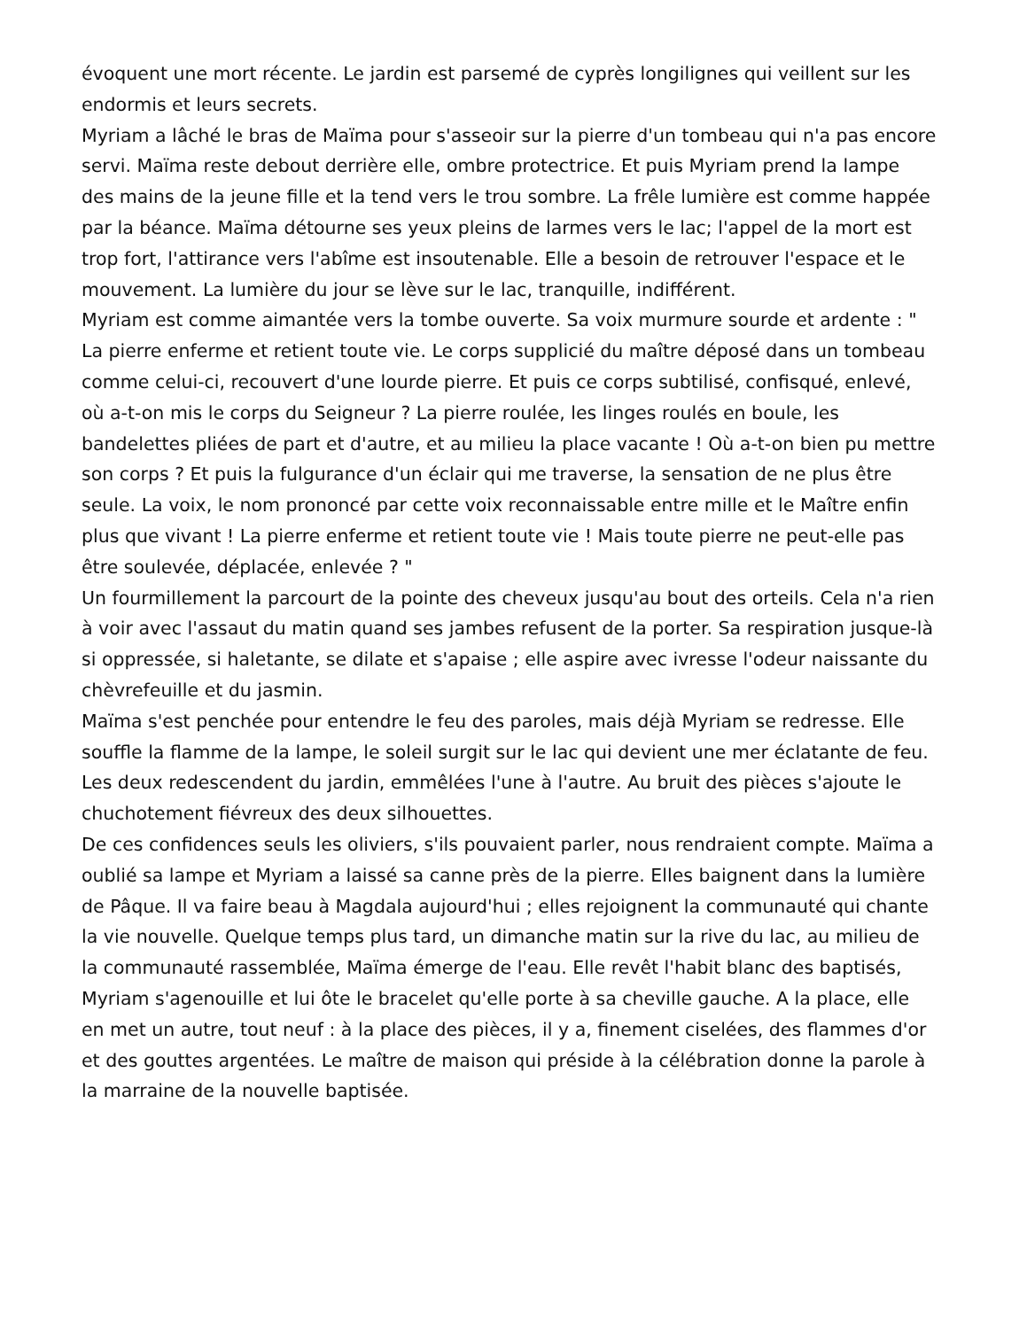évoquent une mort récente. Le jardin est parsemé de cyprès longilignes qui veillent sur les endormis et leurs secrets.
Myriam a lâché le bras de Maïma pour s'asseoir sur la pierre d'un tombeau qui n'a pas encore servi. Maïma reste debout derrière elle, ombre protectrice. Et puis Myriam prend la lampe des mains de la jeune fille et la tend vers le trou sombre. La frêle lumière est comme happée par la béance. Maïma détourne ses yeux pleins de larmes vers le lac; l'appel de la mort est trop fort, l'attirance vers l'abîme est insoutenable. Elle a besoin de retrouver l'espace et le mouvement. La lumière du jour se lève sur le lac, tranquille, indifférent.
Myriam est comme aimantée vers la tombe ouverte. Sa voix murmure sourde et ardente : " La pierre enferme et retient toute vie. Le corps supplicié du maître déposé dans un tombeau comme celui-ci, recouvert d'une lourde pierre. Et puis ce corps subtilisé, confisqué, enlevé, où a-t-on mis le corps du Seigneur ? La pierre roulée, les linges roulés en boule, les bandelettes pliées de part et d'autre, et au milieu la place vacante ! Où a-t-on bien pu mettre son corps ? Et puis la fulgurance d'un éclair qui me traverse, la sensation de ne plus être seule. La voix, le nom prononcé par cette voix reconnaissable entre mille et le Maître enfin plus que vivant ! La pierre enferme et retient toute vie ! Mais toute pierre ne peut-elle pas être soulevée, déplacée, enlevée ? "
Un fourmillement la parcourt de la pointe des cheveux jusqu'au bout des orteils. Cela n'a rien à voir avec l'assaut du matin quand ses jambes refusent de la porter. Sa respiration jusque-là si oppressée, si haletante, se dilate et s'apaise ; elle aspire avec ivresse l'odeur naissante du chèvrefeuille et du jasmin.
Maïma s'est penchée pour entendre le feu des paroles, mais déjà Myriam se redresse. Elle souffle la flamme de la lampe, le soleil surgit sur le lac qui devient une mer éclatante de feu. Les deux redescendent du jardin, emmêlées l'une à l'autre. Au bruit des pièces s'ajoute le chuchotement fiévreux des deux silhouettes.
De ces confidences seuls les oliviers, s'ils pouvaient parler, nous rendraient compte. Maïma a oublié sa lampe et Myriam a laissé sa canne près de la pierre. Elles baignent dans la lumière de Pâque. Il va faire beau à Magdala aujourd'hui ; elles rejoignent la communauté qui chante la vie nouvelle. Quelque temps plus tard, un dimanche matin sur la rive du lac, au milieu de la communauté rassemblée, Maïma émerge de l'eau. Elle revêt l'habit blanc des baptisés, Myriam s'agenouille et lui ôte le bracelet qu'elle porte à sa cheville gauche. A la place, elle en met un autre, tout neuf : à la place des pièces, il y a, finement ciselées, des flammes d'or et des gouttes argentées. Le maître de maison qui préside à la célébration donne la parole à la marraine de la nouvelle baptisée.